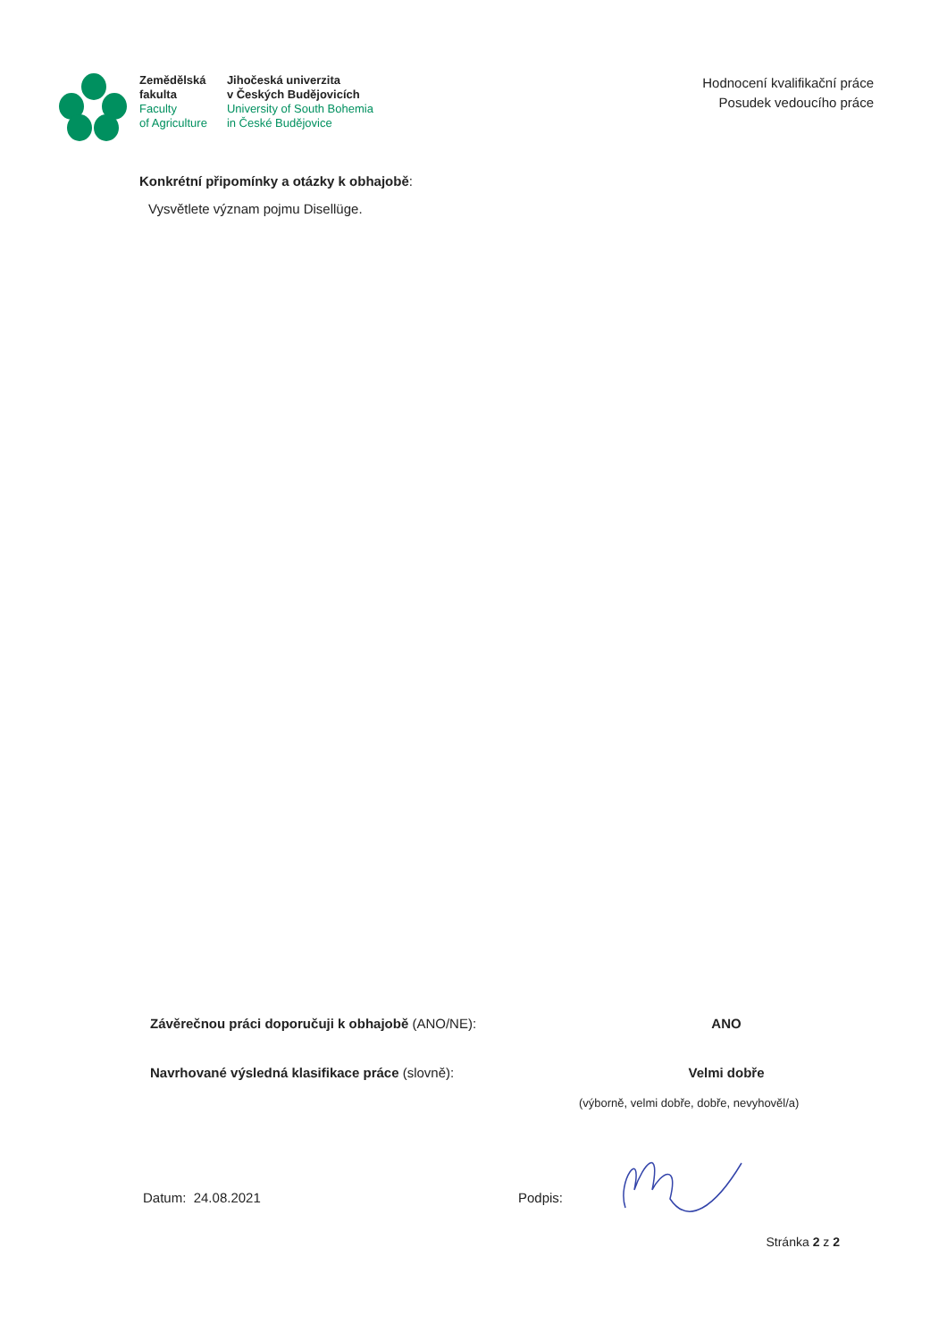Zemědělská
fakulta
Faculty
of Agriculture
Jihočeská univerzita
v Českých Budějovicích
University of South Bohemia
in České Budějovice
Hodnocení kvalifikační práce
Posudek vedoucího práce
Konkrétní připomínky a otázky k obhajobě:
Vysvětlete význam pojmu Disellüge.
Závěrečnou práci doporučuji k obhajobě (ANO/NE): ANO
Navrhované výsledná klasifikace práce (slovně): Velmi dobře
(výborně, velmi dobře, dobře, nevyhověl/a)
Datum: 24.08.2021 Podpis:
Stránka 2 z 2